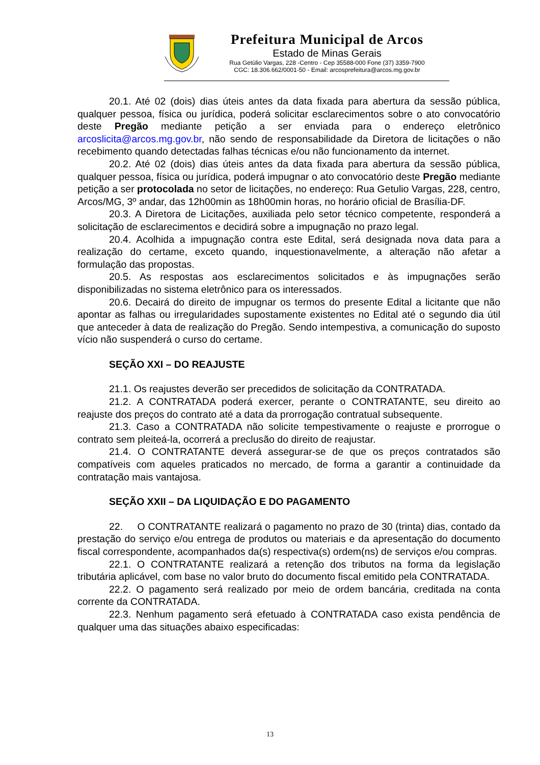Prefeitura Municipal de Arcos
Estado de Minas Gerais
Rua Getúlio Vargas, 228 -Centro - Cep 35588-000 Fone (37) 3359-7900
CGC: 18.306.662/0001-50 - Email: arcosprefeitura@arcos.mg.gov.br
20.1. Até 02 (dois) dias úteis antes da data fixada para abertura da sessão pública, qualquer pessoa, física ou jurídica, poderá solicitar esclarecimentos sobre o ato convocatório deste Pregão mediante petição a ser enviada para o endereço eletrônico arcoslicita@arcos.mg.gov.br, não sendo de responsabilidade da Diretora de licitações o não recebimento quando detectadas falhas técnicas e/ou não funcionamento da internet.
20.2. Até 02 (dois) dias úteis antes da data fixada para abertura da sessão pública, qualquer pessoa, física ou jurídica, poderá impugnar o ato convocatório deste Pregão mediante petição a ser protocolada no setor de licitações, no endereço: Rua Getulio Vargas, 228, centro, Arcos/MG, 3º andar, das 12h00min as 18h00min horas, no horário oficial de Brasília-DF.
20.3. A Diretora de Licitações, auxiliada pelo setor técnico competente, responderá a solicitação de esclarecimentos e decidirá sobre a impugnação no prazo legal.
20.4. Acolhida a impugnação contra este Edital, será designada nova data para a realização do certame, exceto quando, inquestionavelmente, a alteração não afetar a formulação das propostas.
20.5. As respostas aos esclarecimentos solicitados e às impugnações serão disponibilizadas no sistema eletrônico para os interessados.
20.6. Decairá do direito de impugnar os termos do presente Edital a licitante que não apontar as falhas ou irregularidades supostamente existentes no Edital até o segundo dia útil que anteceder à data de realização do Pregão. Sendo intempestiva, a comunicação do suposto vício não suspenderá o curso do certame.
SEÇÃO XXI – DO REAJUSTE
21.1. Os reajustes deverão ser precedidos de solicitação da CONTRATADA.
21.2. A CONTRATADA poderá exercer, perante o CONTRATANTE, seu direito ao reajuste dos preços do contrato até a data da prorrogação contratual subsequente.
21.3. Caso a CONTRATADA não solicite tempestivamente o reajuste e prorrogue o contrato sem pleiteá-la, ocorrerá a preclusão do direito de reajustar.
21.4. O CONTRATANTE deverá assegurar-se de que os preços contratados são compatíveis com aqueles praticados no mercado, de forma a garantir a continuidade da contratação mais vantajosa.
SEÇÃO XXII – DA LIQUIDAÇÃO E DO PAGAMENTO
22. O CONTRATANTE realizará o pagamento no prazo de 30 (trinta) dias, contado da prestação do serviço e/ou entrega de produtos ou materiais e da apresentação do documento fiscal correspondente, acompanhados da(s) respectiva(s) ordem(ns) de serviços e/ou compras.
22.1. O CONTRATANTE realizará a retenção dos tributos na forma da legislação tributária aplicável, com base no valor bruto do documento fiscal emitido pela CONTRATADA.
22.2. O pagamento será realizado por meio de ordem bancária, creditada na conta corrente da CONTRATADA.
22.3. Nenhum pagamento será efetuado à CONTRATADA caso exista pendência de qualquer uma das situações abaixo especificadas:
13